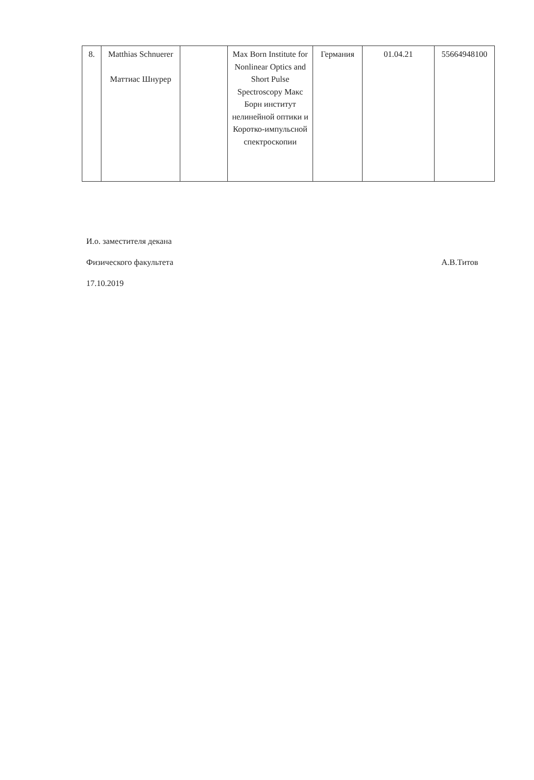| 8. | Matthias Schnuerer Маттиас Шнурер | | Max Born Institute for Nonlinear Optics and Short Pulse Spectroscopy Макс Борн институт нелинейной оптики и Коротко-импульсной спектроскопии | Германия | 01.04.21 | 55664948100 |
И.о. заместителя декана
Физического факультета А.В.Титов
17.10.2019